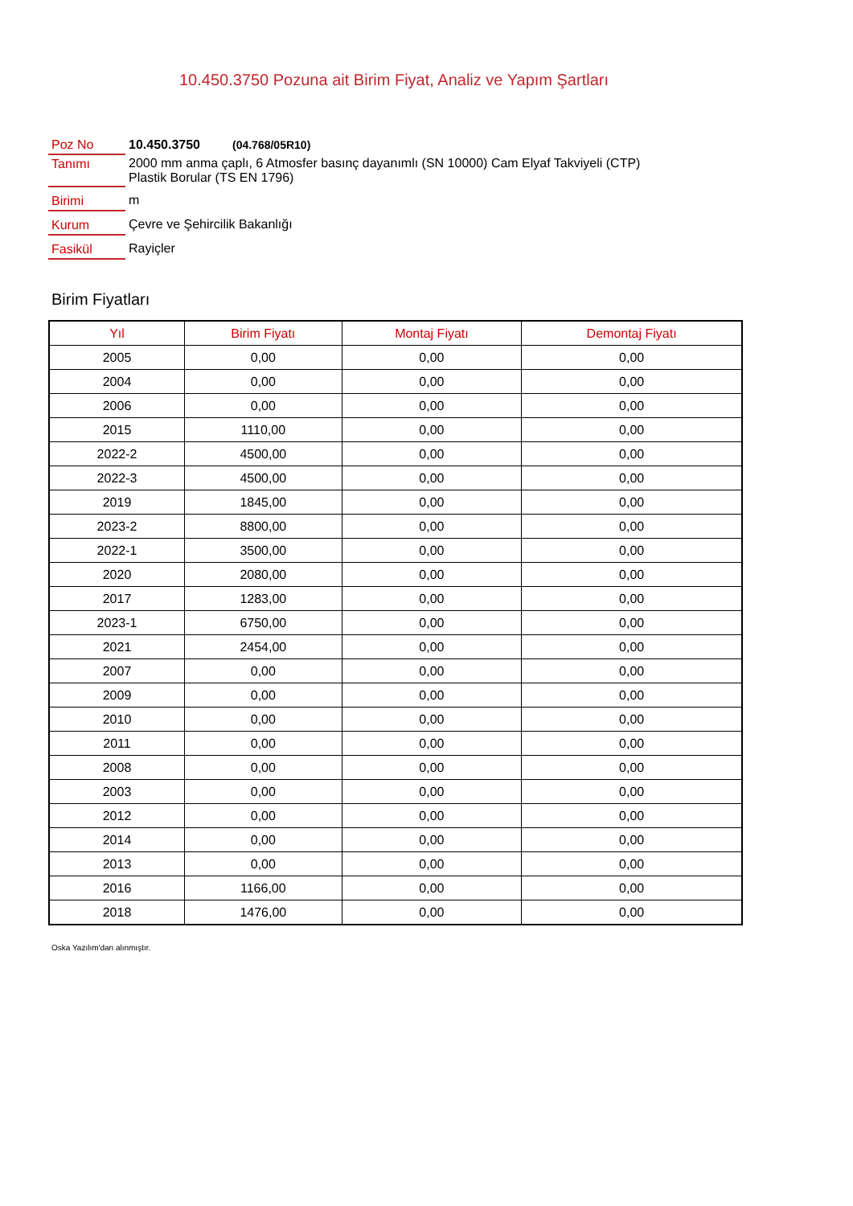10.450.3750 Pozuna ait Birim Fiyat, Analiz ve Yapım Şartları
| Poz No | 10.450.3750 (04.768/05R10) |
| Tanımı | 2000 mm anma çaplı, 6 Atmosfer basınç dayanımlı (SN 10000) Cam Elyaf Takviyeli (CTP) Plastik Borular (TS EN 1796) |
| Birimi | m |
| Kurum | Çevre ve Şehircilik Bakanlığı |
| Fasikül | Rayiçler |
Birim Fiyatları
| Yıl | Birim Fiyatı | Montaj Fiyatı | Demontaj Fiyatı |
| --- | --- | --- | --- |
| 2005 | 0,00 | 0,00 | 0,00 |
| 2004 | 0,00 | 0,00 | 0,00 |
| 2006 | 0,00 | 0,00 | 0,00 |
| 2015 | 1110,00 | 0,00 | 0,00 |
| 2022-2 | 4500,00 | 0,00 | 0,00 |
| 2022-3 | 4500,00 | 0,00 | 0,00 |
| 2019 | 1845,00 | 0,00 | 0,00 |
| 2023-2 | 8800,00 | 0,00 | 0,00 |
| 2022-1 | 3500,00 | 0,00 | 0,00 |
| 2020 | 2080,00 | 0,00 | 0,00 |
| 2017 | 1283,00 | 0,00 | 0,00 |
| 2023-1 | 6750,00 | 0,00 | 0,00 |
| 2021 | 2454,00 | 0,00 | 0,00 |
| 2007 | 0,00 | 0,00 | 0,00 |
| 2009 | 0,00 | 0,00 | 0,00 |
| 2010 | 0,00 | 0,00 | 0,00 |
| 2011 | 0,00 | 0,00 | 0,00 |
| 2008 | 0,00 | 0,00 | 0,00 |
| 2003 | 0,00 | 0,00 | 0,00 |
| 2012 | 0,00 | 0,00 | 0,00 |
| 2014 | 0,00 | 0,00 | 0,00 |
| 2013 | 0,00 | 0,00 | 0,00 |
| 2016 | 1166,00 | 0,00 | 0,00 |
| 2018 | 1476,00 | 0,00 | 0,00 |
Oska Yazılım'dan alınmıştır.